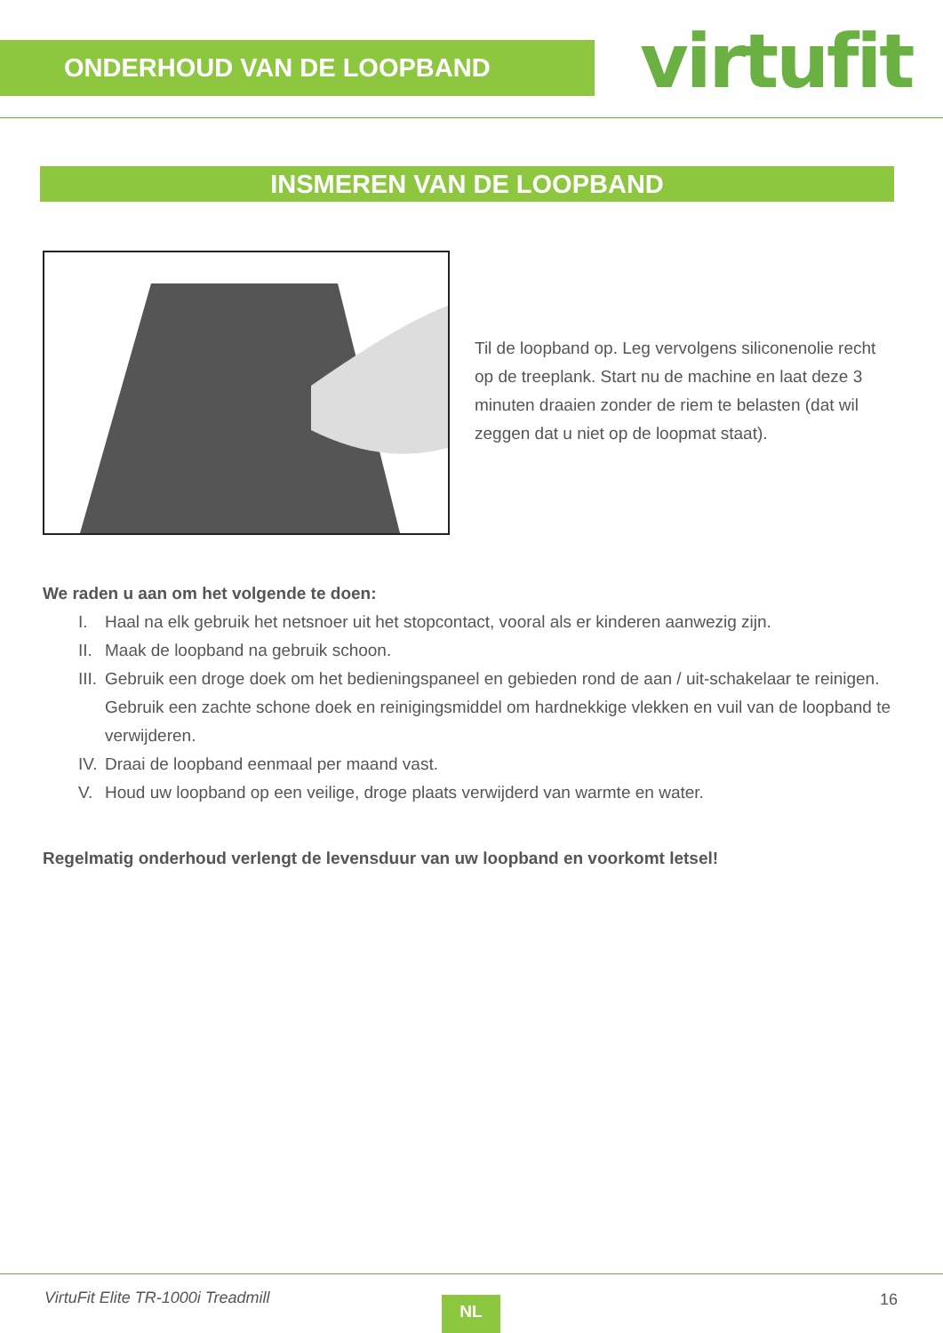ONDERHOUD VAN DE LOOPBAND virtufit
INSMEREN VAN DE LOOPBAND
Til de loopband op. Leg vervolgens siliconenolie recht op de treeplank. Start nu de machine en laat deze 3 minuten draaien zonder de riem te belasten (dat wil zeggen dat u niet op de loopmat staat).
We raden u aan om het volgende te doen:
I. Haal na elk gebruik het netsnoer uit het stopcontact, vooral als er kinderen aanwezig zijn.
II.
Maak de loopband na gebruik schoon.
III.
Gebruik een droge doek om het bedieningspaneel en gebieden rond de aan / uit-schakelaar te reinigen. Gebruik een zachte schone doek en reinigingsmiddel om hardnekkige vlekken en vuil van de loopband te verwijderen.
IV.
Draai de loopband eenmaal per maand vast.
V. Houd uw loopband op een veilige, droge plaats verwijderd van warmte en water.
Regelmatig onderhoud verlengt de levensduur van uw loopband en voorkomt letsel!
VirtuFit Elite TR-1000i Treadmill
NL 16